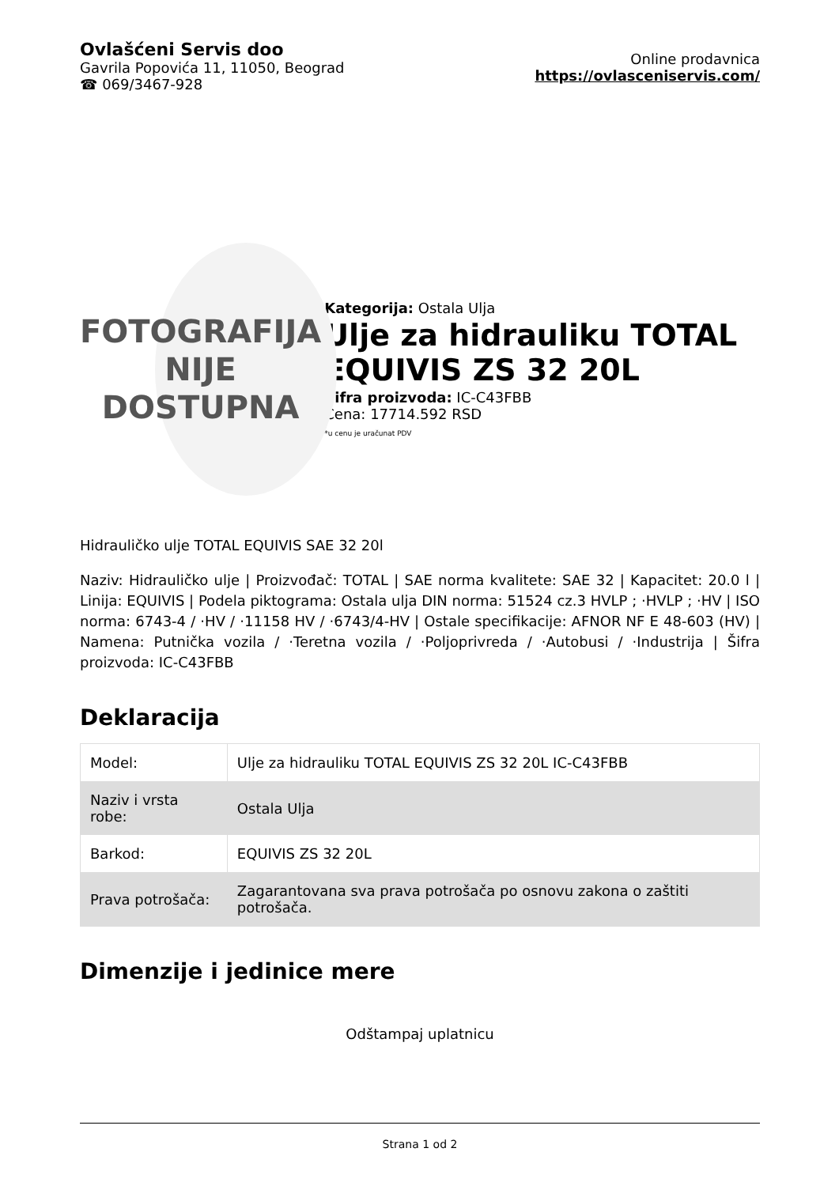Ovlašćeni Servis doo
Gavrila Popovića 11, 11050, Beograd
☎ 069/3467-928
Online prodavnica
https://ovlasceniservis.com/
FOTOGRAFIJA
NIJE DOSTUPNA
Kategorija: Ostala Ulja
Ulje za hidrauliku TOTAL EQUIVIS ZS 32 20L
Šifra proizvoda: IC-C43FBB
Cena: 17714.592 RSD
*u cenu je uračunat PDV
Hidrauličko ulje TOTAL EQUIVIS SAE 32 20l
Naziv: Hidrauličko ulje | Proizvođač: TOTAL | SAE norma kvalitete: SAE 32 | Kapacitet: 20.0 l | Linija: EQUIVIS | Podela piktograma: Ostala ulja DIN norma: 51524 cz.3 HVLP ; ·HVLP ; ·HV | ISO norma: 6743-4 / ·HV / ·11158 HV / ·6743/4-HV | Ostale specifikacije: AFNOR NF E 48-603 (HV) | Namena: Putnička vozila / ·Teretna vozila / ·Poljoprivreda / ·Autobusi / ·Industrija | Šifra proizvoda: IC-C43FBB
Deklaracija
| Model: | Ulje za hidrauliku TOTAL EQUIVIS ZS 32 20L IC-C43FBB |
| Naziv i vrsta robe: | Ostala Ulja |
| Barkod: | EQUIVIS ZS 32 20L |
| Prava potrošača: | Zagarantovana sva prava potrošača po osnovu zakona o zaštiti potrošača. |
Dimenzije i jedinice mere
Odštampaj uplatnicu
Strana 1 od 2